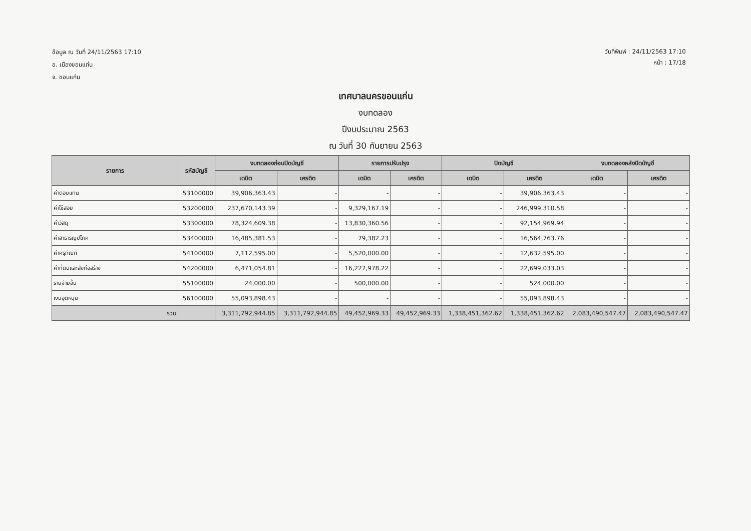ข้อมูล ณ วันที่ 24/11/2563 17:10
อ. เมืองขอนแก่น
จ. ขอนแก่น
วันที่พิมพ์ : 24/11/2563 17:10
หน้า : 17/18
เทศบาลนครขอนแก่น
งบทดลอง
ปีงบประมาณ 2563
ณ วันที่ 30 กันยายน 2563
| รายการ | รหัสบัญชี | งบทดลองก่อนปิดบัญชี | | รายการปรับปรุง | | ปิดบัญชี | | งบทดลองหลังปิดบัญชี | |
| --- | --- | --- | --- | --- | --- | --- | --- | --- | --- |
| | | เดบิต | เครดิต | เดบิต | เครดิต | เดบิต | เครดิต | เดบิต | เครดิต |
| ค่าตอบแทน | 53100000 | 39,906,363.43 | - | - | - | - | 39,906,363.43 | - | - |
| ค่าใช้สอย | 53200000 | 237,670,143.39 | - | 9,329,167.19 | - | - | 246,999,310.58 | - | - |
| ค่าวัสดุ | 53300000 | 78,324,609.38 | - | 13,830,360.56 | - | - | 92,154,969.94 | - | - |
| ค่าสาธารณูปโภค | 53400000 | 16,485,381.53 | - | 79,382.23 | - | - | 16,564,763.76 | - | - |
| ค่าครุภัณฑ์ | 54100000 | 7,112,595.00 | - | 5,520,000.00 | - | - | 12,632,595.00 | - | - |
| ค่าที่ดินและสิ่งก่อสร้าง | 54200000 | 6,471,054.81 | - | 16,227,978.22 | - | - | 22,699,033.03 | - | - |
| รายจ่ายอื่น | 55100000 | 24,000.00 | - | 500,000.00 | - | - | 524,000.00 | - | - |
| เงินอุดหนุน | 56100000 | 55,093,898.43 | - | - | - | - | 55,093,898.43 | - | - |
| รวม | | 3,311,792,944.85 | 3,311,792,944.85 | 49,452,969.33 | 49,452,969.33 | 1,338,451,362.62 | 1,338,451,362.62 | 2,083,490,547.47 | 2,083,490,547.47 |